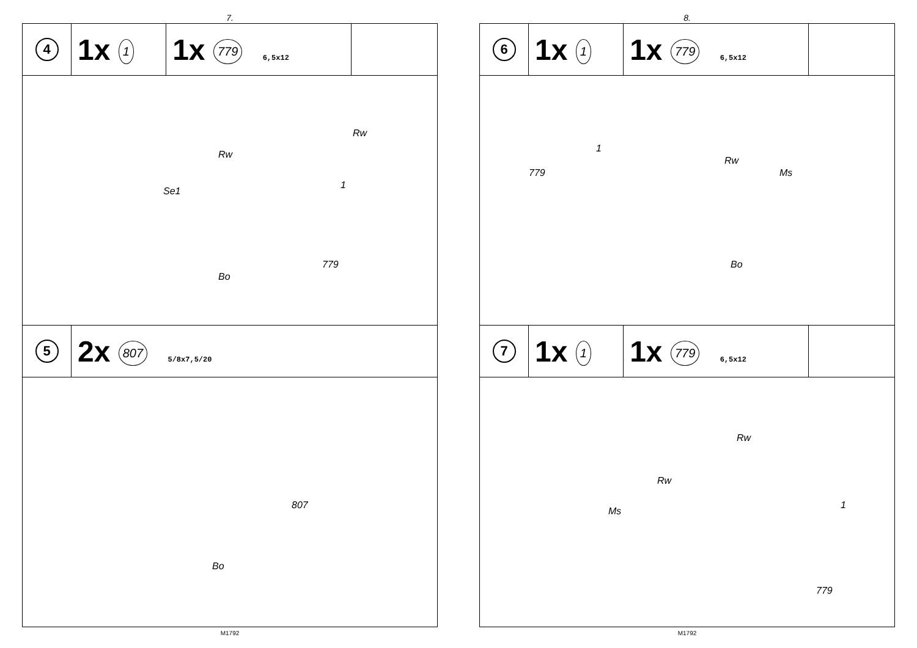7.
| 4 | 1x 1 | 1x 779 6,5x12 | |
| Rw Rw Se1 1 Bo 779 | | | |
| 5 | 2x 807 5/8x7,5/20 | | |
| 807 Bo | | | |
M1792
8.
| 6 | 1x 1 | 1x 779 6,5x12 | |
| 1 779 Rw Ms Bo | | | |
| 7 | 1x 1 | 1x 779 6,5x12 | |
| Rw Rw Ms 1 779 | | | |
M1792